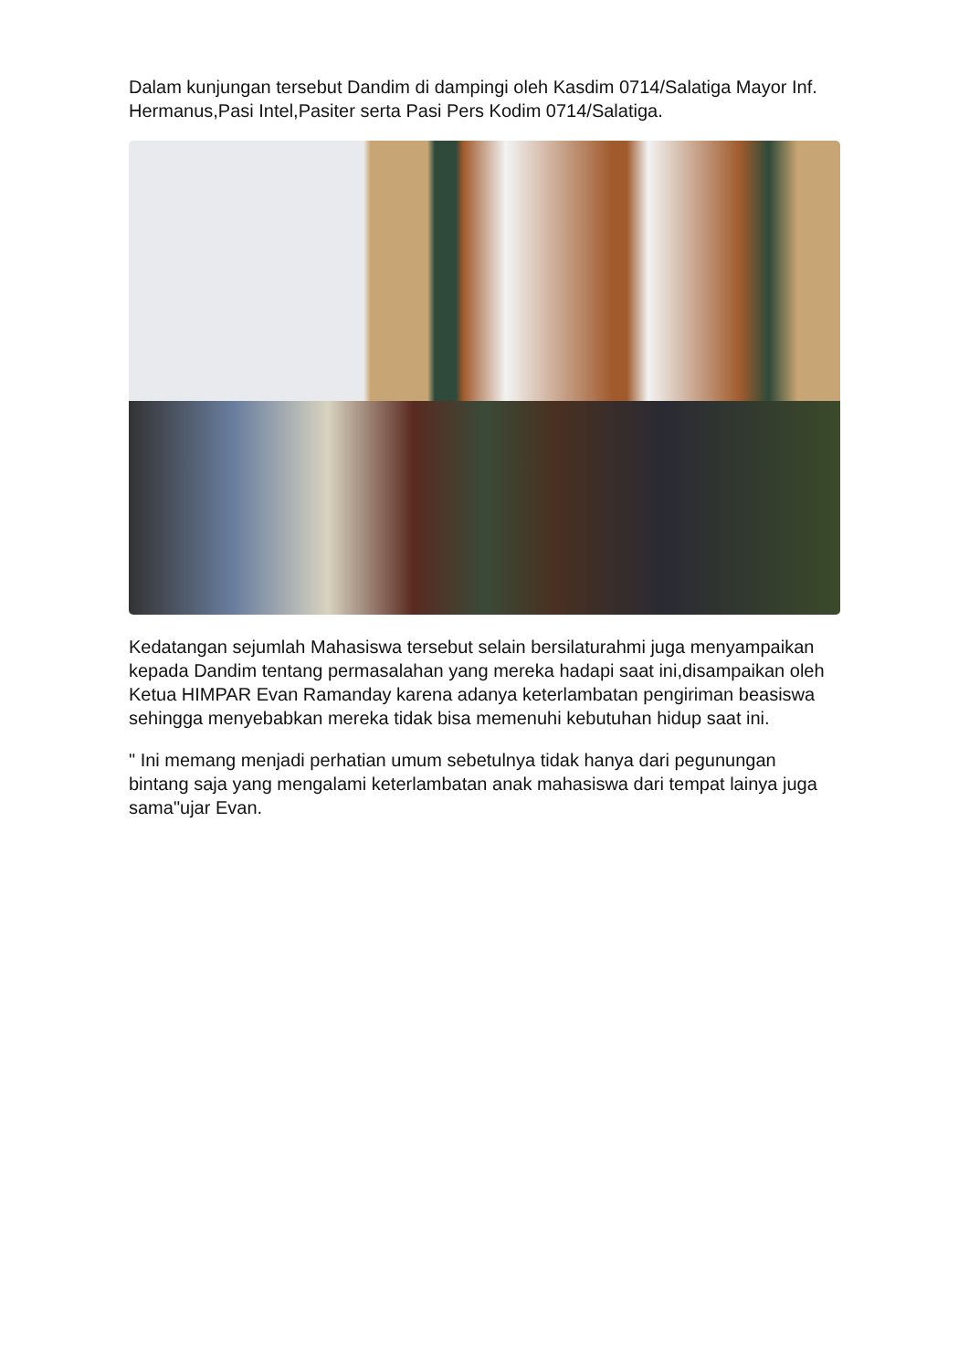Dalam kunjungan tersebut Dandim di dampingi oleh Kasdim 0714/Salatiga Mayor Inf. Hermanus,Pasi Intel,Pasiter serta Pasi Pers Kodim 0714/Salatiga.
Kedatangan sejumlah Mahasiswa tersebut selain bersilaturahmi juga menyampaikan kepada Dandim tentang permasalahan yang mereka hadapi saat ini,disampaikan oleh Ketua HIMPAR Evan Ramanday karena adanya keterlambatan pengiriman beasiswa sehingga menyebabkan mereka tidak bisa memenuhi kebutuhan hidup saat ini.
" Ini memang menjadi perhatian umum sebetulnya tidak hanya dari pegunungan bintang saja yang mengalami keterlambatan anak mahasiswa dari tempat lainya juga sama"ujar Evan.